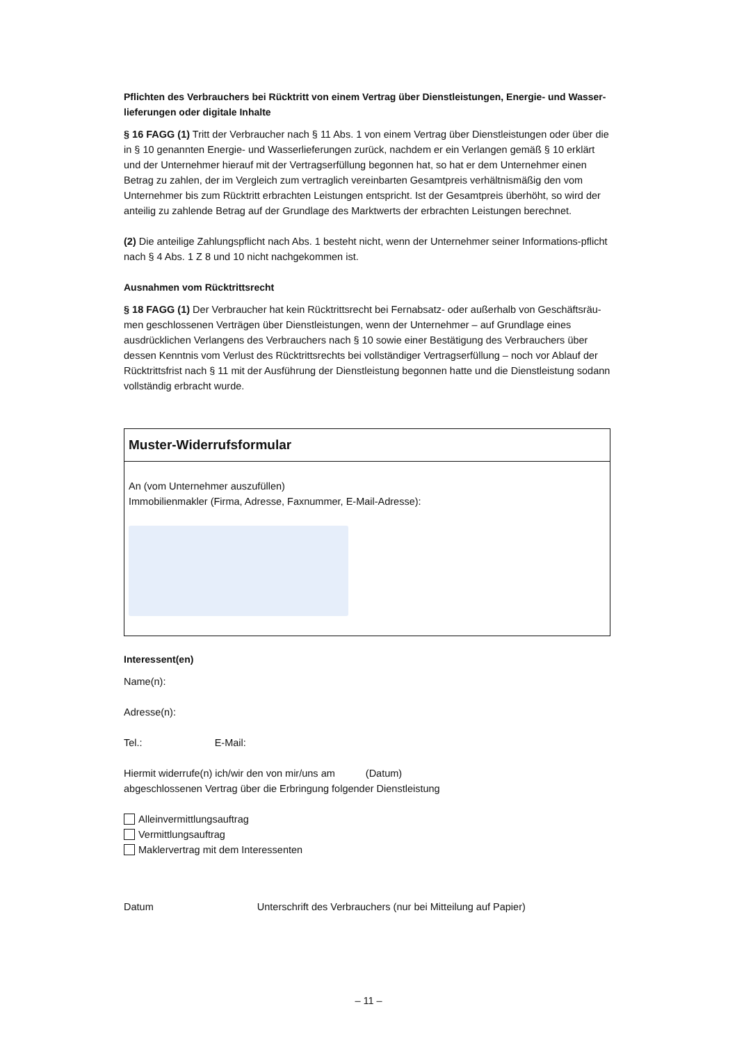Pflichten des Verbrauchers bei Rücktritt von einem Vertrag über Dienstleistungen, Energie- und Wasser-lieferungen oder digitale Inhalte
§ 16 FAGG (1) Tritt der Verbraucher nach § 11 Abs. 1 von einem Vertrag über Dienstleistungen oder über die in § 10 genannten Energie- und Wasserlieferungen zurück, nachdem er ein Verlangen gemäß § 10 erklärt und der Unternehmer hierauf mit der Vertragserfüllung begonnen hat, so hat er dem Unternehmer einen Betrag zu zahlen, der im Vergleich zum vertraglich vereinbarten Gesamtpreis verhältnismäßig den vom Unternehmer bis zum Rücktritt erbrachten Leistungen entspricht. Ist der Gesamtpreis überhöht, so wird der anteilig zu zahlende Betrag auf der Grundlage des Marktwerts der erbrachten Leistungen berechnet.
(2) Die anteilige Zahlungspflicht nach Abs. 1 besteht nicht, wenn der Unternehmer seiner Informations-pflicht nach § 4 Abs. 1 Z 8 und 10 nicht nachgekommen ist.
Ausnahmen vom Rücktrittsrecht
§ 18 FAGG (1) Der Verbraucher hat kein Rücktrittsrecht bei Fernabsatz- oder außerhalb von Geschäftsräu-men geschlossenen Verträgen über Dienstleistungen, wenn der Unternehmer – auf Grundlage eines ausdrücklichen Verlangens des Verbrauchers nach § 10 sowie einer Bestätigung des Verbrauchers über dessen Kenntnis vom Verlust des Rücktrittsrechts bei vollständiger Vertragserfüllung – noch vor Ablauf der Rücktrittsfrist nach § 11 mit der Ausführung der Dienstleistung begonnen hatte und die Dienstleistung sodann vollständig erbracht wurde.
Muster-Widerrufsformular
An (vom Unternehmer auszufüllen)
Immobilienmakler (Firma, Adresse, Faxnummer, E-Mail-Adresse):
Interessent(en)
Name(n):
Adresse(n):
Tel.: E-Mail:
Hiermit widerrufe(n) ich/wir den von mir/uns am (Datum)
abgeschlossenen Vertrag über die Erbringung folgender Dienstleistung
Alleinvermittlungsauftrag
Vermittlungsauftrag
Maklervertrag mit dem Interessenten
Datum Unterschrift des Verbrauchers (nur bei Mitteilung auf Papier)
– 11 –